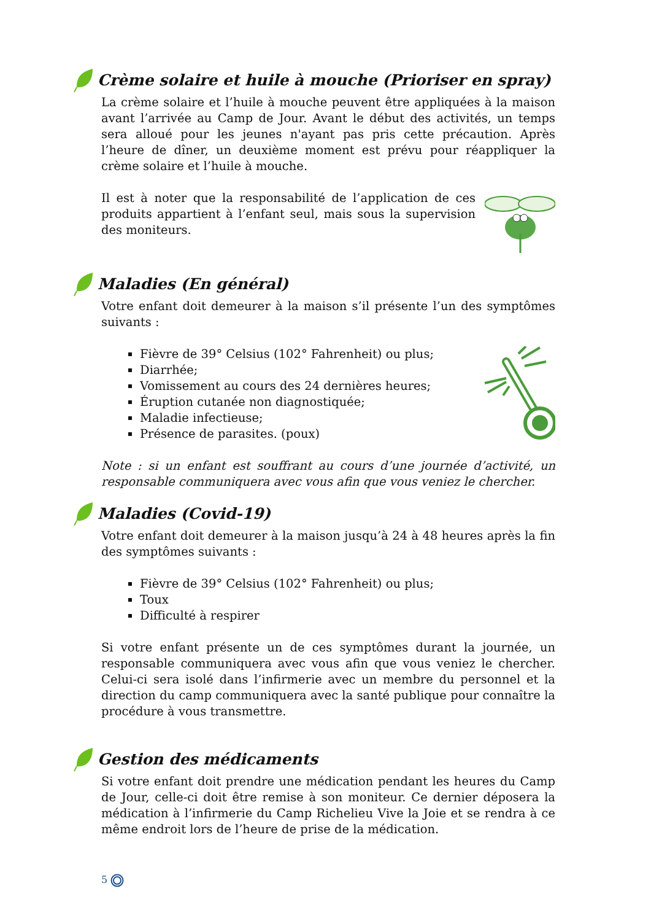Crème solaire et huile à mouche (Prioriser en spray)
La crème solaire et l’huile à mouche peuvent être appliquées à la maison avant l’arrivée au Camp de Jour. Avant le début des activités, un temps sera alloué pour les jeunes n'ayant pas pris cette précaution. Après l’heure de dîner, un deuxième moment est prévu pour réappliquer la crème solaire et l’huile à mouche.
Il est à noter que la responsabilité de l’application de ces produits appartient à l’enfant seul, mais sous la supervision des moniteurs.
Maladies (En général)
Votre enfant doit demeurer à la maison s’il présente l’un des symptômes suivants :
Fièvre de 39° Celsius (102° Fahrenheit) ou plus;
Diarrhée;
Vomissement au cours des 24 dernières heures;
Éruption cutanée non diagnostiquée;
Maladie infectieuse;
Présence de parasites. (poux)
Note : si un enfant est souffrant au cours d’une journée d’activité, un responsable communiquera avec vous afin que vous veniez le chercher.
Maladies (Covid-19)
Votre enfant doit demeurer à la maison jusqu’à 24 à 48 heures après la fin des symptômes suivants :
Fièvre de 39° Celsius (102° Fahrenheit) ou plus;
Toux
Difficulté à respirer
Si votre enfant présente un de ces symptômes durant la journée, un responsable communiquera avec vous afin que vous veniez le chercher. Celui-ci sera isolé dans l’infirmerie avec un membre du personnel et la direction du camp communiquera avec la santé publique pour connaître la procédure à vous transmettre.
Gestion des médicaments
Si votre enfant doit prendre une médication pendant les heures du Camp de Jour, celle-ci doit être remise à son moniteur. Ce dernier déposera la médication à l’infirmerie du Camp Richelieu Vive la Joie et se rendra à ce même endroit lors de l’heure de prise de la médication.
5